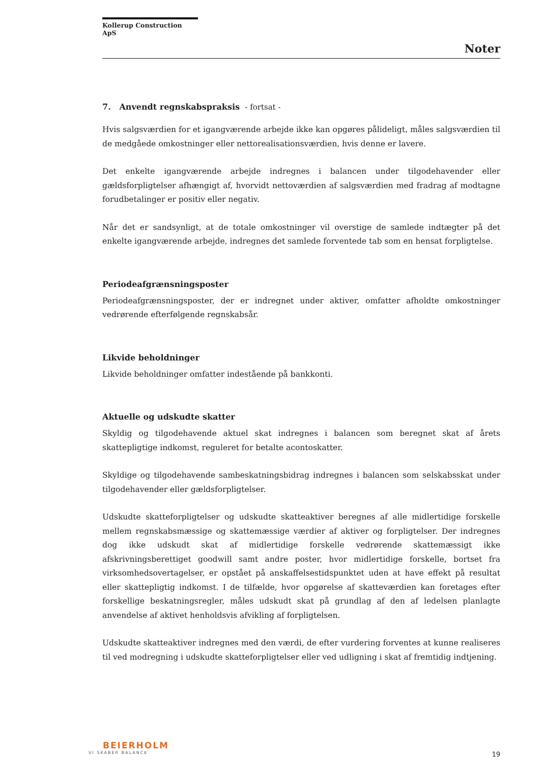Kollerup Construction ApS
Noter
7. Anvendt regnskabspraksis - fortsat -
Hvis salgsværdien for et igangværende arbejde ikke kan opgøres pålideligt, måles salgsværdien til de medgåede omkostninger eller nettorealisationsværdien, hvis denne er lavere.
Det enkelte igangværende arbejde indregnes i balancen under tilgodehavender eller gældsforpligtelser afhængigt af, hvorvidt nettoværdien af salgsværdien med fradrag af modtagne forudbetalinger er positiv eller negativ.
Når det er sandsynligt, at de totale omkostninger vil overstige de samlede indtægter på det enkelte igangværende arbejde, indregnes det samlede forventede tab som en hensat forpligtelse.
Periodeafgrænsningsposter
Periodeafgrænsningsposter, der er indregnet under aktiver, omfatter afholdte omkostninger vedrørende efterfølgende regnskabsår.
Likvide beholdninger
Likvide beholdninger omfatter indestående på bankkonti.
Aktuelle og udskudte skatter
Skyldig og tilgodehavende aktuel skat indregnes i balancen som beregnet skat af årets skattepligtige indkomst, reguleret for betalte acontoskatter.
Skyldige og tilgodehavende sambeskatningsbidrag indregnes i balancen som selskabsskat under tilgodehavender eller gældsforpligtelser.
Udskudte skatteforpligtelser og udskudte skatteaktiver beregnes af alle midlertidige forskelle mellem regnskabsmæssige og skattemæssige værdier af aktiver og forpligtelser. Der indregnes dog ikke udskudt skat af midlertidige forskelle vedrørende skattemæssigt ikke afskrivningsberettiget goodwill samt andre poster, hvor midlertidige forskelle, bortset fra virksomhedsovertagelser, er opstået på anskaffelsestidspunktet uden at have effekt på resultat eller skattepligtig indkomst. I de tilfælde, hvor opgørelse af skatteværdien kan foretages efter forskellige beskatningsregler, måles udskudt skat på grundlag af den af ledelsen planlagte anvendelse af aktivet henholdsvis afvikling af forpligtelsen.
Udskudte skatteaktiver indregnes med den værdi, de efter vurdering forventes at kunne realiseres til ved modregning i udskudte skatteforpligtelser eller ved udligning i skat af fremtidig indtjening.
BEIERHOLM
VI SKABER BALANCE
19